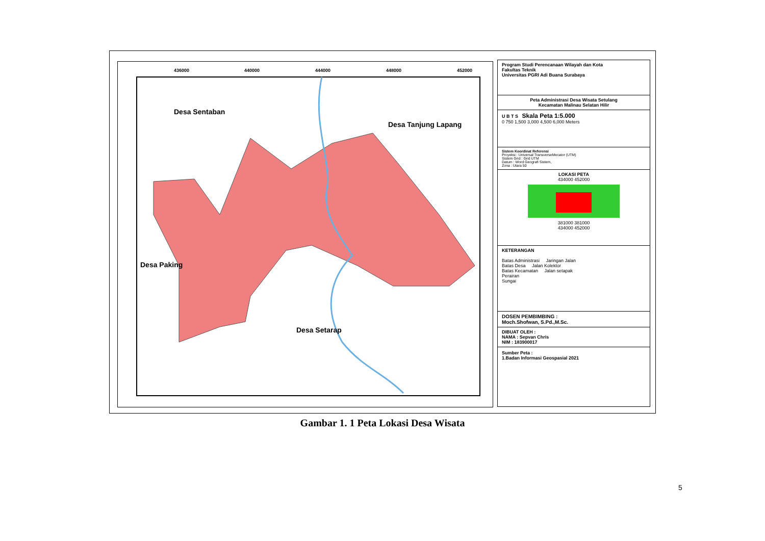436000
440000
444000
448000
452000
Desa Sentaban
Desa Tanjung Lapang
Desa Paking
Desa Setarap
Program Studi Perencanaan Wilayah dan Kota
Fakultas Teknik
Universitas PGRI Adi Buana Surabaya
Peta Administrasi Desa Wisata Setulang
Kecamatan Malinau Selatan Hilir
U B T S Skala Peta 1:5.000
0 750 1,500 3,000 4,500 6,000 Meters
Sistem Koordinat Referensi
Proyeksi : Universal TransverseMecator (UTM)
Sistem Grid : Grid UTM
Datum : Word Geografi Sistem,
Zona : Utara 50
LOKASI PETA
434000 452000
381000 381000
434000 452000
KETERANGAN
Batas Administrasi Jaringan Jalan
Batas Desa Jalan Kolektor
Batas Kecamatan Jalan setapak
Perairan
Sungai
DOSEN PEMBIMBING :
Moch.Shofwan, S.Pd.,M.Sc.
DIBUAT OLEH :
NAMA : Sepvan Chris
NIM : 183900017
Sumber Peta :
1.Badan Informasi Geospasial 2021
Gambar 1. 1 Peta Lokasi Desa Wisata
5